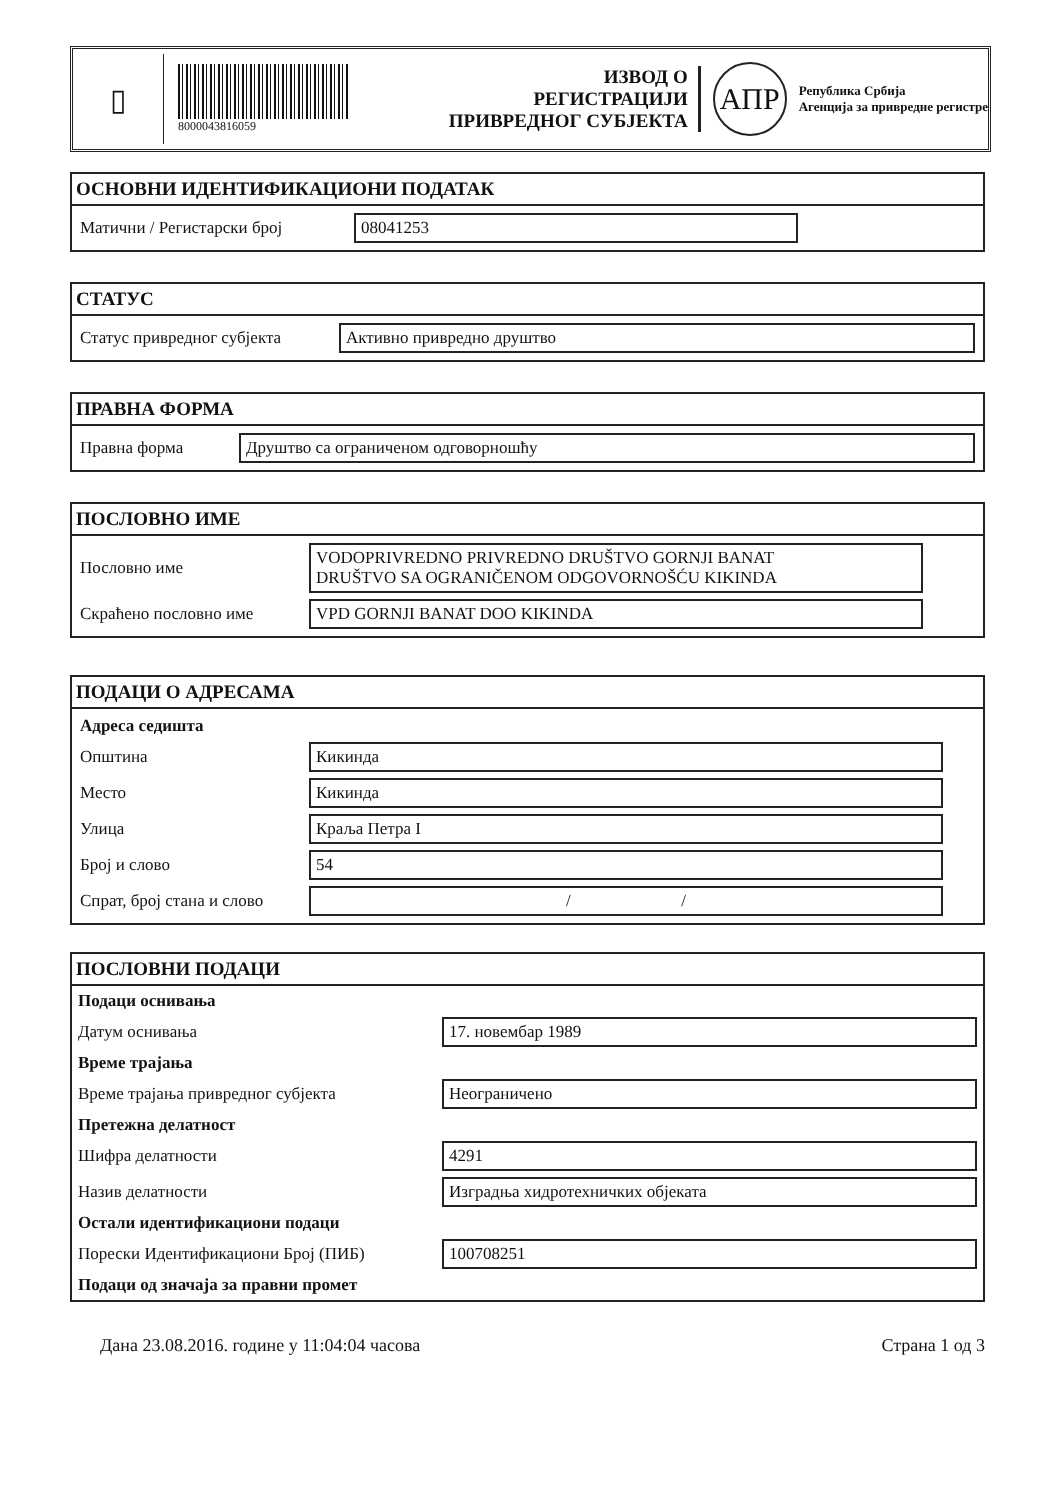▯
8000043816059
ИЗВОД О
РЕГИСТРАЦИЈИ
ПРИВРЕДНОГ СУБЈЕКТА
АПР
Република Србија
Агенција за привредне регистре
ОСНОВНИ ИДЕНТИФИКАЦИОНИ ПОДАТАК
| Матични / Регистарски број | 08041253 |
СТАТУС
| Статус привредног субјекта | Активно привредно друштво |
ПРАВНА ФОРМА
| Правна форма | Друштво са ограниченом одговорношћу |
ПОСЛОВНО ИМЕ
| Пословно име | VODOPRIVREDNO PRIVREDNO DRUŠTVO GORNJI BANAT DRUŠTVO SA OGRANIČENOM ODGOVORNOŠĆU KIKINDA |
| Скраћено пословно име | VPD GORNJI BANAT DOO KIKINDA |
ПОДАЦИ О АДРЕСАМА
| Адреса седишта | |
| Општина | Кикинда |
| Место | Кикинда |
| Улица | Краља Петра I |
| Број и слово | 54 |
| Спрат, број стана и слово | / / |
ПОСЛОВНИ ПОДАЦИ
| Подаци оснивања | |
| Датум оснивања | 17. новембар 1989 |
| Време трајања | |
| Време трајања привредног субјекта | Неограничено |
| Претежна делатност | |
| Шифра делатности | 4291 |
| Назив делатности | Изградња хидротехничких објеката |
| Остали идентификациони подаци | |
| Порески Идентификациони Број (ПИБ) | 100708251 |
| Подаци од значаја за правни промет | |
Дана 23.08.2016. године у 11:04:04 часова Страна 1 од 3